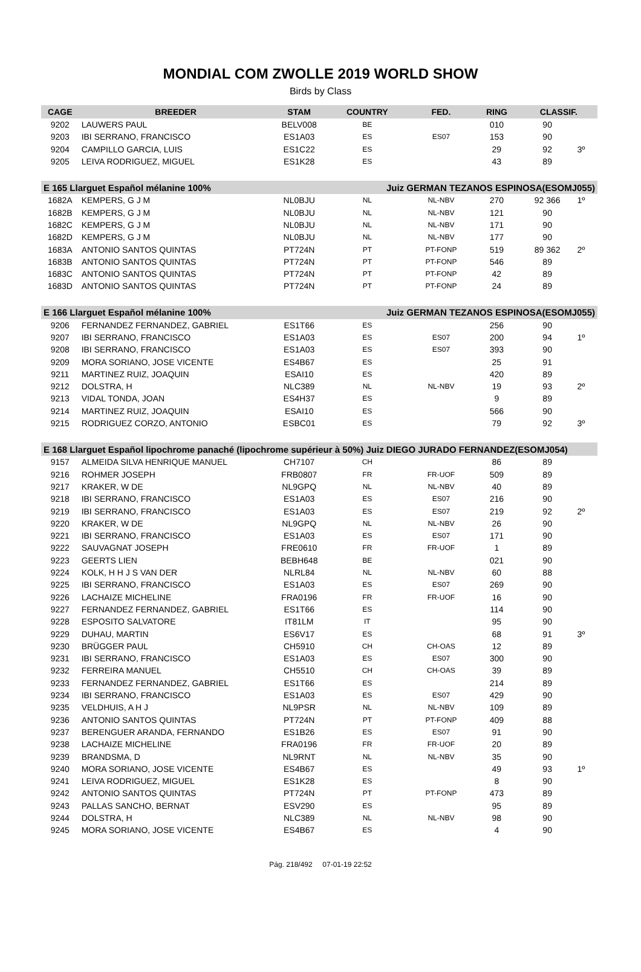MONDIAL COM ZWOLLE 2019 WORLD SHOW
Birds by Class
| CAGE | BREEDER | STAM | COUNTRY | FED. | RING | CLASSIF. | |
| --- | --- | --- | --- | --- | --- | --- | --- |
| 9202 | LAUWERS PAUL | BELV008 | BE | | 010 | 90 | |
| 9203 | IBI SERRANO, FRANCISCO | ES1A03 | ES | ES07 | 153 | 90 | |
| 9204 | CAMPILLO GARCIA, LUIS | ES1C22 | ES | | 29 | 92 | 3º |
| 9205 | LEIVA RODRIGUEZ, MIGUEL | ES1K28 | ES | | 43 | 89 | |
| E 165 Llarguet Español mélanine 100% | | | Juiz GERMAN TEZANOS ESPINOSA(ESOMJ055) | | | | |
| 1682A | KEMPERS, G J M | NL0BJU | NL | NL-NBV | 270 | 92 366 | 1º |
| 1682B | KEMPERS, G J M | NL0BJU | NL | NL-NBV | 121 | 90 | |
| 1682C | KEMPERS, G J M | NL0BJU | NL | NL-NBV | 171 | 90 | |
| 1682D | KEMPERS, G J M | NL0BJU | NL | NL-NBV | 177 | 90 | |
| 1683A | ANTONIO SANTOS QUINTAS | PT724N | PT | PT-FONP | 519 | 89 362 | 2º |
| 1683B | ANTONIO SANTOS QUINTAS | PT724N | PT | PT-FONP | 546 | 89 | |
| 1683C | ANTONIO SANTOS QUINTAS | PT724N | PT | PT-FONP | 42 | 89 | |
| 1683D | ANTONIO SANTOS QUINTAS | PT724N | PT | PT-FONP | 24 | 89 | |
| E 166 Llarguet Español mélanine 100% | | | Juiz GERMAN TEZANOS ESPINOSA(ESOMJ055) | | | | |
| 9206 | FERNANDEZ FERNANDEZ, GABRIEL | ES1T66 | ES | | 256 | 90 | |
| 9207 | IBI SERRANO, FRANCISCO | ES1A03 | ES | ES07 | 200 | 94 | 1º |
| 9208 | IBI SERRANO, FRANCISCO | ES1A03 | ES | ES07 | 393 | 90 | |
| 9209 | MORA SORIANO, JOSE VICENTE | ES4B67 | ES | | 25 | 91 | |
| 9211 | MARTINEZ RUIZ, JOAQUIN | ESAI10 | ES | | 420 | 89 | |
| 9212 | DOLSTRA, H | NLC389 | NL | NL-NBV | 19 | 93 | 2º |
| 9213 | VIDAL TONDA, JOAN | ES4H37 | ES | | 9 | 89 | |
| 9214 | MARTINEZ RUIZ, JOAQUIN | ESAI10 | ES | | 566 | 90 | |
| 9215 | RODRIGUEZ CORZO, ANTONIO | ESBC01 | ES | | 79 | 92 | 3º |
| E 168 Llarguet Español lipochrome panaché (lipochrome supérieur à 50%) Juiz DIEGO JURADO FERNANDEZ(ESOMJ054) | | | | | | | |
| 9157 | ALMEIDA SILVA HENRIQUE MANUEL | CH7107 | CH | | 86 | 89 | |
| 9216 | ROHMER JOSEPH | FRB0807 | FR | FR-UOF | 509 | 89 | |
| 9217 | KRAKER, W DE | NL9GPQ | NL | NL-NBV | 40 | 89 | |
| 9218 | IBI SERRANO, FRANCISCO | ES1A03 | ES | ES07 | 216 | 90 | |
| 9219 | IBI SERRANO, FRANCISCO | ES1A03 | ES | ES07 | 219 | 92 | 2º |
| 9220 | KRAKER, W DE | NL9GPQ | NL | NL-NBV | 26 | 90 | |
| 9221 | IBI SERRANO, FRANCISCO | ES1A03 | ES | ES07 | 171 | 90 | |
| 9222 | SAUVAGNAT JOSEPH | FRE0610 | FR | FR-UOF | 1 | 89 | |
| 9223 | GEERTS LIEN | BEBH648 | BE | | 021 | 90 | |
| 9224 | KOLK, H H J S VAN DER | NLRL84 | NL | NL-NBV | 60 | 88 | |
| 9225 | IBI SERRANO, FRANCISCO | ES1A03 | ES | ES07 | 269 | 90 | |
| 9226 | LACHAIZE MICHELINE | FRA0196 | FR | FR-UOF | 16 | 90 | |
| 9227 | FERNANDEZ FERNANDEZ, GABRIEL | ES1T66 | ES | | 114 | 90 | |
| 9228 | ESPOSITO SALVATORE | IT81LM | IT | | 95 | 90 | |
| 9229 | DUHAU, MARTIN | ES6V17 | ES | | 68 | 91 | 3º |
| 9230 | BRÜGGER PAUL | CH5910 | CH | CH-OAS | 12 | 89 | |
| 9231 | IBI SERRANO, FRANCISCO | ES1A03 | ES | ES07 | 300 | 90 | |
| 9232 | FERREIRA MANUEL | CH5510 | CH | CH-OAS | 39 | 89 | |
| 9233 | FERNANDEZ FERNANDEZ, GABRIEL | ES1T66 | ES | | 214 | 89 | |
| 9234 | IBI SERRANO, FRANCISCO | ES1A03 | ES | ES07 | 429 | 90 | |
| 9235 | VELDHUIS, A H J | NL9PSR | NL | NL-NBV | 109 | 89 | |
| 9236 | ANTONIO SANTOS QUINTAS | PT724N | PT | PT-FONP | 409 | 88 | |
| 9237 | BERENGUER ARANDA, FERNANDO | ES1B26 | ES | ES07 | 91 | 90 | |
| 9238 | LACHAIZE MICHELINE | FRA0196 | FR | FR-UOF | 20 | 89 | |
| 9239 | BRANDSMA, D | NL9RNT | NL | NL-NBV | 35 | 90 | |
| 9240 | MORA SORIANO, JOSE VICENTE | ES4B67 | ES | | 49 | 93 | 1º |
| 9241 | LEIVA RODRIGUEZ, MIGUEL | ES1K28 | ES | | 8 | 90 | |
| 9242 | ANTONIO SANTOS QUINTAS | PT724N | PT | PT-FONP | 473 | 89 | |
| 9243 | PALLAS SANCHO, BERNAT | ESV290 | ES | | 95 | 89 | |
| 9244 | DOLSTRA, H | NLC389 | NL | NL-NBV | 98 | 90 | |
| 9245 | MORA SORIANO, JOSE VICENTE | ES4B67 | ES | | 4 | 90 | |
Pág. 218/492 07-01-19 22:52